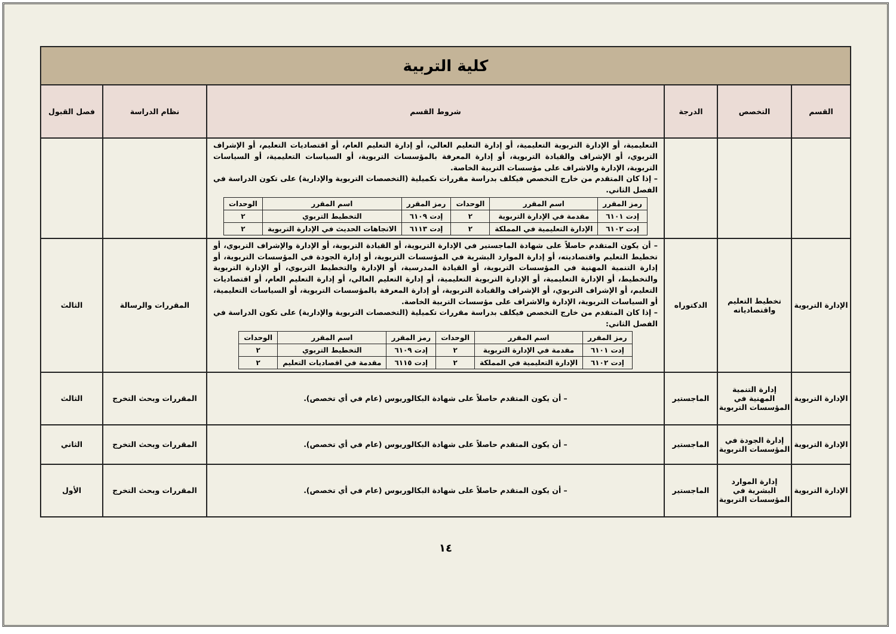| كلية التربية | | | | | |
| القسم | التخصص | الدرجة | شروط القسم | نظام الدراسة | فصل القبول |
| | | | التعليمية، أو الإدارة التربوية التعليمية، أو إدارة التعليم العالي، أو إدارة التعليم العام، أو اقتصاديات التعليم، أو الإشراف التربوي، أو الإشراف والقيادة التربوية، أو إدارة المعرفة بالمؤسسات التربوية، أو السياسات التعليمية، أو السياسات التربوية، الإدارة والاشراف على مؤسسات التربية الخاصة. – إذا كان المتقدم من خارج التخصص فيكلف بدراسة مقررات تكميلية (التخصصات التربوية والإدارية) على تكون الدراسة في الفصل الثاني. / رمز المقرر / اسم المقرر / الوحدات / رمز المقرر / اسم المقرر / الوحدات / / إدت ٦١٠١ / مقدمة في الإدارة التربوية / ٢ / إدت ٦١٠٩ / التخطيط التربوي / ٢ / / إدت ٦١٠٢ / الإدارة التعليمية في المملكة / ٢ / إدت ٦١١٣ / الاتجاهات الحديث في الإدارة التربوية / ٢ / | | |
| الإدارة التربوية | تخطيط التعليم واقتصادياته | الدكتوراه | – أن يكون المتقدم حاصلاً على شهادة الماجستير في الإدارة التربوية، أو القيادة التربوية، أو الإدارة والإشراف التربوي، أو تخطيط التعليم واقتصاديته، أو إدارة الموارد البشرية في المؤسسات التربوية، أو إدارة الجودة في المؤسسات التربوية، أو إدارة التنمية المهنية في المؤسسات التربوية، أو القيادة المدرسية، أو الإدارة والتخطيط التربوي، أو الإدارة التربوية والتخطيط، أو الإدارة التعليمية، أو الإدارة التربوية التعليمية، أو إدارة التعليم العالي، أو إدارة التعليم العام، أو اقتصاديات التعليم، أو الإشراف التربوي، أو الإشراف والقيادة التربوية، أو إدارة المعرفة بالمؤسسات التربوية، أو السياسات التعليمية، أو السياسات التربوية، الإدارة والاشراف على مؤسسات التربية الخاصة. – إذا كان المتقدم من خارج التخصص فيكلف بدراسة مقررات تكميلية (التخصصات التربوية والإدارية) على تكون الدراسة في الفصل الثاني: / رمز المقرر / اسم المقرر / الوحدات / رمز المقرر / اسم المقرر / الوحدات / / إدت ٦١٠١ / مقدمة في الإدارة التربوية / ٢ / إدت ٦١٠٩ / التخطيط التربوي / ٢ / / إدت ٦١٠٢ / الإدارة التعليمية في المملكة / ٢ / إدت ٦١١٥ / مقدمة في اقصاديات التعليم / ٢ / | المقررات والرسالة | الثالث |
| الإدارة التربوية | إدارة التنمية المهنية في المؤسسات التربوية | الماجستير | – أن يكون المتقدم حاصلاً على شهادة البكالوريوس (عام في أي تخصص). | المقررات وبحث التخرج | الثالث |
| الإدارة التربوية | إدارة الجودة في المؤسسات التربوية | الماجستير | – أن يكون المتقدم حاصلاً على شهادة البكالوريوس (عام في أي تخصص). | المقررات وبحث التخرج | الثاني |
| الإدارة التربوية | إدارة الموارد البشرية في المؤسسات التربوية | الماجستير | – أن يكون المتقدم حاصلاً على شهادة البكالوريوس (عام في أي تخصص). | المقررات وبحث التخرج | الأول |
١٤